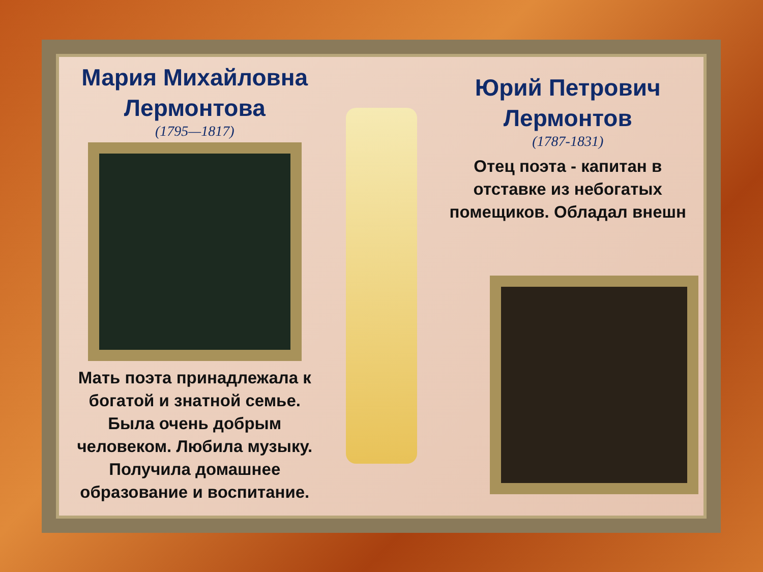Мария Михайловна Лермонтова
(1795—1817)
Мать поэта принадлежала к богатой и знатной семье. Была очень добрым человеком. Любила музыку. Получила домашнее образование и воспитание.
Юрий Петрович Лермонтов
(1787-1831)
Отец поэта - капитан в отставке из небогатых помещиков. Обладал внешн